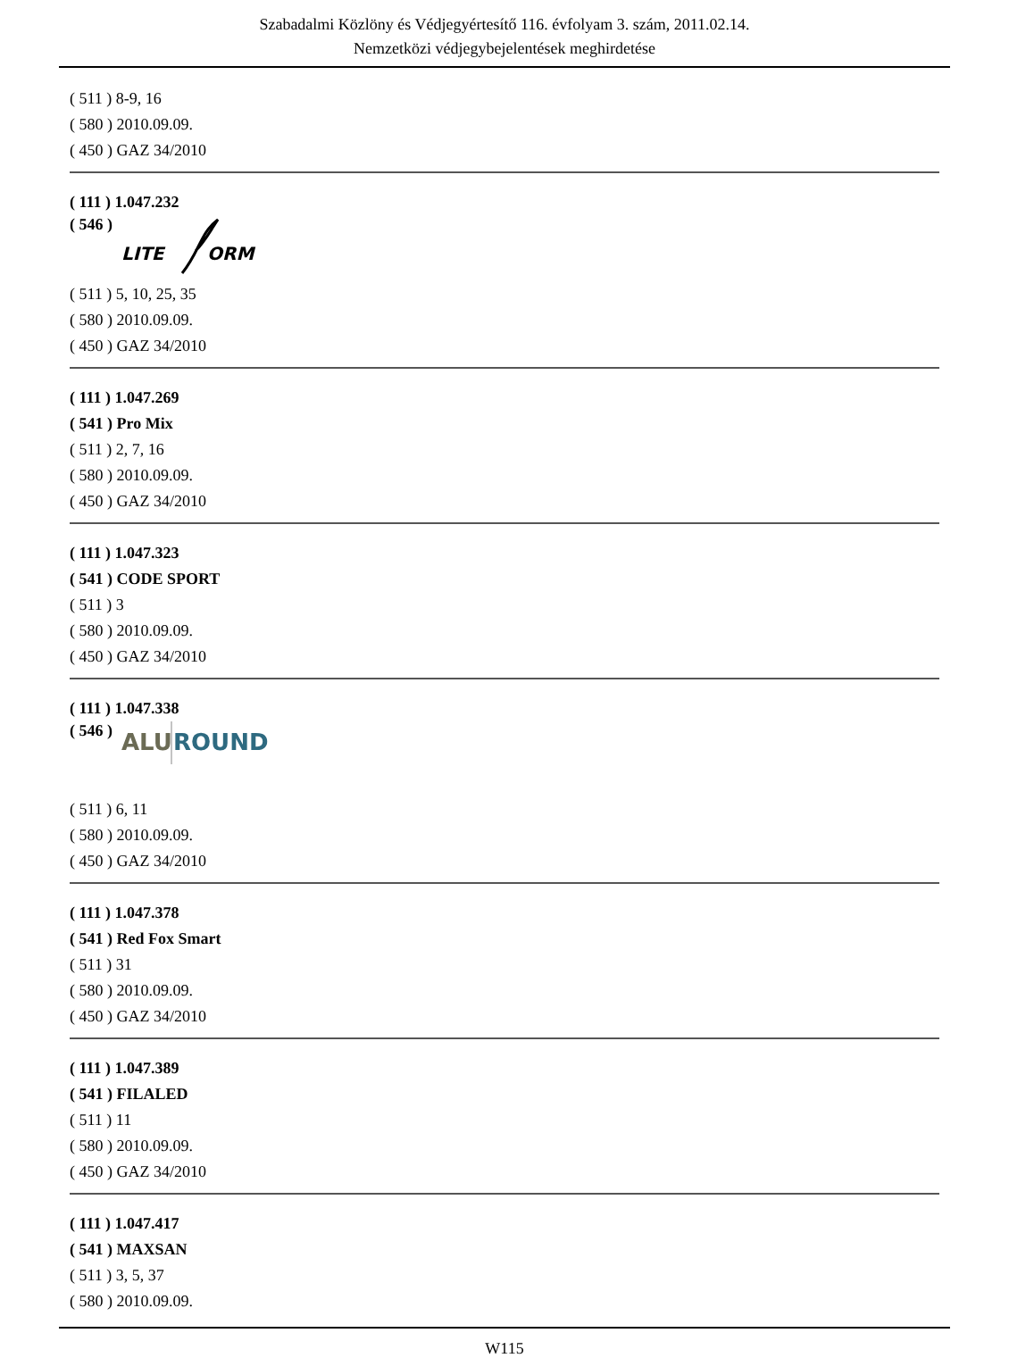Szabadalmi Közlöny és Védjegyértesítő 116. évfolyam 3. szám, 2011.02.14.
Nemzetközi védjegybejelentések meghirdetése
( 511 ) 8-9, 16
( 580 ) 2010.09.09.
( 450 ) GAZ 34/2010
( 111 ) 1.047.232
( 546 )
LITE
ORM
( 511 ) 5, 10, 25, 35
( 580 ) 2010.09.09.
( 450 ) GAZ 34/2010
( 111 ) 1.047.269
( 541 ) Pro Mix
( 511 ) 2, 7, 16
( 580 ) 2010.09.09.
( 450 ) GAZ 34/2010
( 111 ) 1.047.323
( 541 ) CODE SPORT
( 511 ) 3
( 580 ) 2010.09.09.
( 450 ) GAZ 34/2010
( 111 ) 1.047.338
( 546 )
ALU
ROUND
( 511 ) 6, 11
( 580 ) 2010.09.09.
( 450 ) GAZ 34/2010
( 111 ) 1.047.378
( 541 ) Red Fox Smart
( 511 ) 31
( 580 ) 2010.09.09.
( 450 ) GAZ 34/2010
( 111 ) 1.047.389
( 541 ) FILALED
( 511 ) 11
( 580 ) 2010.09.09.
( 450 ) GAZ 34/2010
( 111 ) 1.047.417
( 541 ) MAXSAN
( 511 ) 3, 5, 37
( 580 ) 2010.09.09.
W115